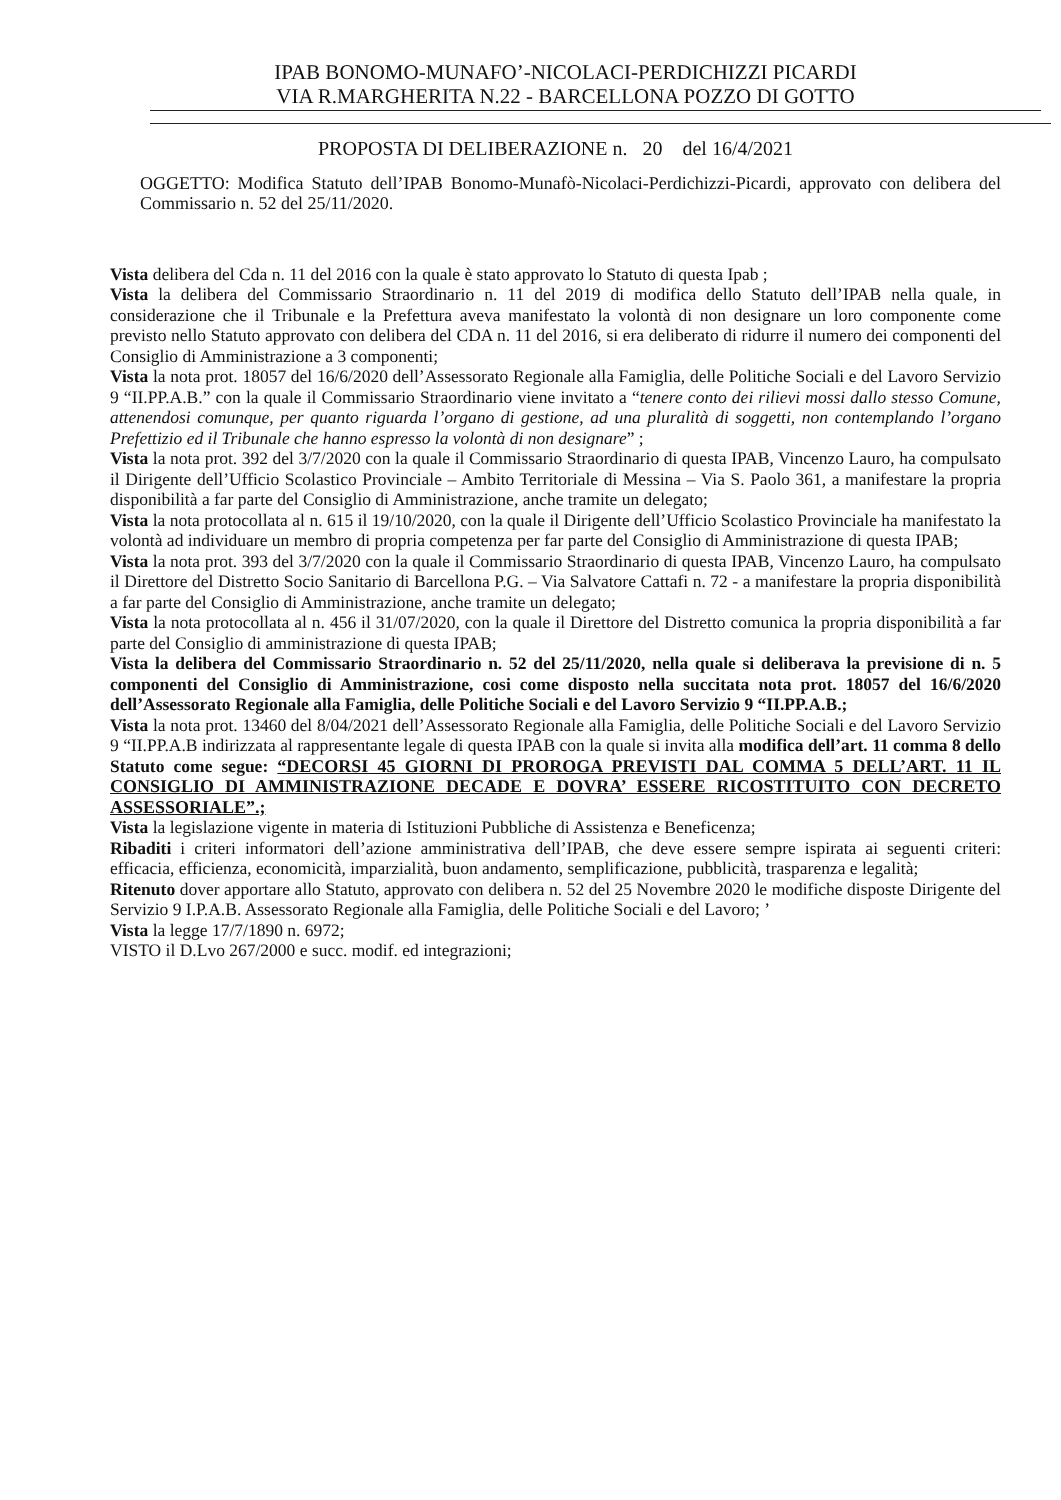IPAB BONOMO-MUNAFO’-NICOLACI-PERDICHIZZI PICARDI
VIA R.MARGHERITA N.22 - BARCELLONA POZZO DI GOTTO
PROPOSTA DI DELIBERAZIONE n. 20 del 16/4/2021
OGGETTO: Modifica Statuto dell’IPAB Bonomo-Munafò-Nicolaci-Perdichizzi-Picardi, approvato con delibera del Commissario n. 52 del 25/11/2020.
Vista delibera del Cda n. 11 del 2016 con la quale è stato approvato lo Statuto di questa Ipab ;
Vista la delibera del Commissario Straordinario n. 11 del 2019 di modifica dello Statuto dell’IPAB nella quale, in considerazione che il Tribunale e la Prefettura aveva manifestato la volontà di non designare un loro componente come previsto nello Statuto approvato con delibera del CDA n. 11 del 2016, si era deliberato di ridurre il numero dei componenti del Consiglio di Amministrazione a 3 componenti;
Vista la nota prot. 18057 del 16/6/2020 dell’Assessorato Regionale alla Famiglia, delle Politiche Sociali e del Lavoro Servizio 9 “II.PP.A.B.” con la quale il Commissario Straordinario viene invitato a “tenere conto dei rilievi mossi dallo stesso Comune, attenendosi comunque, per quanto riguarda l’organo di gestione, ad una pluralità di soggetti, non contemplando l’organo Prefettizio ed il Tribunale che hanno espresso la volontà di non designare” ;
Vista la nota prot. 392 del 3/7/2020 con la quale il Commissario Straordinario di questa IPAB, Vincenzo Lauro, ha compulsato il Dirigente dell’Ufficio Scolastico Provinciale – Ambito Territoriale di Messina – Via S. Paolo 361, a manifestare la propria disponibilità a far parte del Consiglio di Amministrazione, anche tramite un delegato;
Vista la nota protocollata al n. 615 il 19/10/2020, con la quale il Dirigente dell’Ufficio Scolastico Provinciale ha manifestato la volontà ad individuare un membro di propria competenza per far parte del Consiglio di Amministrazione di questa IPAB;
Vista la nota prot. 393 del 3/7/2020 con la quale il Commissario Straordinario di questa IPAB, Vincenzo Lauro, ha compulsato il Direttore del Distretto Socio Sanitario di Barcellona P.G. – Via Salvatore Cattafi n. 72 - a manifestare la propria disponibilità a far parte del Consiglio di Amministrazione, anche tramite un delegato;
Vista la nota protocollata al n. 456 il 31/07/2020, con la quale il Direttore del Distretto comunica la propria disponibilità a far parte del Consiglio di amministrazione di questa IPAB;
Vista la delibera del Commissario Straordinario n. 52 del 25/11/2020, nella quale si deliberava la previsione di n. 5 componenti del Consiglio di Amministrazione, cosi come disposto nella succitata nota prot. 18057 del 16/6/2020 dell’Assessorato Regionale alla Famiglia, delle Politiche Sociali e del Lavoro Servizio 9 “II.PP.A.B.;
Vista la nota prot. 13460 del 8/04/2021 dell’Assessorato Regionale alla Famiglia, delle Politiche Sociali e del Lavoro Servizio 9 “II.PP.A.B indirizzata al rappresentante legale di questa IPAB con la quale si invita alla modifica dell’art. 11 comma 8 dello Statuto come segue: “DECORSI 45 GIORNI DI PROROGA PREVISTI DAL COMMA 5 DELL’ART. 11 IL CONSIGLIO DI AMMINISTRAZIONE DECADE E DOVRA’ ESSERE RICOSTITUITO CON DECRETO ASSESSORIALE”.;
Vista la legislazione vigente in materia di Istituzioni Pubbliche di Assistenza e Beneficenza;
Ribaditi i criteri informatori dell’azione amministrativa dell’IPAB, che deve essere sempre ispirata ai seguenti criteri: efficacia, efficienza, economicità, imparzialità, buon andamento, semplificazione, pubblicità, trasparenza e legalità;
Ritenuto dover apportare allo Statuto, approvato con delibera n. 52 del 25 Novembre 2020 le modifiche disposte Dirigente del Servizio 9 I.P.A.B. Assessorato Regionale alla Famiglia, delle Politiche Sociali e del Lavoro; ’
Vista la legge 17/7/1890 n. 6972;
VISTO il D.Lvo 267/2000 e succ. modif. ed integrazioni;